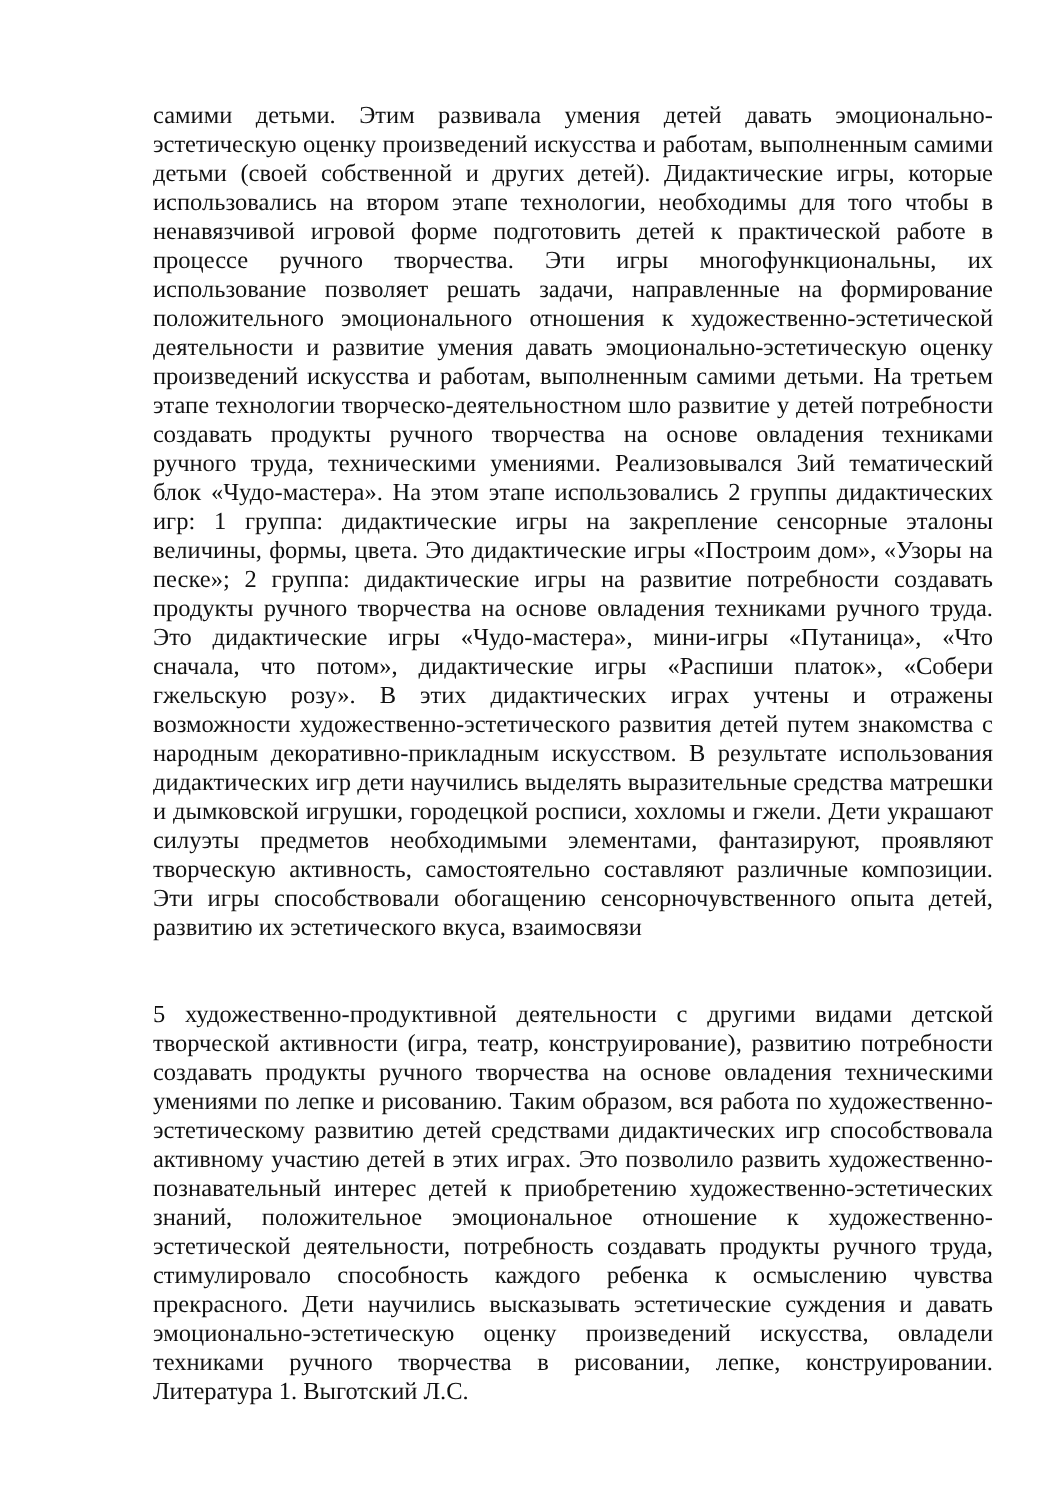самими детьми. Этим развивала умения детей давать эмоционально-эстетическую оценку произведений искусства и работам, выполненным самими детьми (своей собственной и других детей). Дидактические игры, которые использовались на втором этапе технологии, необходимы для того чтобы в ненавязчивой игровой форме подготовить детей к практической работе в процессе ручного творчества. Эти игры многофункциональны, их использование позволяет решать задачи, направленные на формирование положительного эмоционального отношения к художественно-эстетической деятельности и развитие умения давать эмоционально-эстетическую оценку произведений искусства и работам, выполненным самими детьми. На третьем этапе технологии творческо-деятельностном шло развитие у детей потребности создавать продукты ручного творчества на основе овладения техниками ручного труда, техническими умениями. Реализовывался 3ий тематический блок «Чудо-мастера». На этом этапе использовались 2 группы дидактических игр: 1 группа: дидактические игры на закрепление сенсорные эталоны величины, формы, цвета. Это дидактические игры «Построим дом», «Узоры на песке»; 2 группа: дидактические игры на развитие потребности создавать продукты ручного творчества на основе овладения техниками ручного труда. Это дидактические игры «Чудо-мастера», мини-игры «Путаница», «Что сначала, что потом», дидактические игры «Распиши платок», «Собери гжельскую розу». В этих дидактических играх учтены и отражены возможности художественно-эстетического развития детей путем знакомства с народным декоративно-прикладным искусством. В результате использования дидактических игр дети научились выделять выразительные средства матрешки и дымковской игрушки, городецкой росписи, хохломы и гжели. Дети украшают силуэты предметов необходимыми элементами, фантазируют, проявляют творческую активность, самостоятельно составляют различные композиции. Эти игры способствовали обогащению сенсорночувственного опыта детей, развитию их эстетического вкуса, взаимосвязи
5 художественно-продуктивной деятельности с другими видами детской творческой активности (игра, театр, конструирование), развитию потребности создавать продукты ручного творчества на основе овладения техническими умениями по лепке и рисованию. Таким образом, вся работа по художественно-эстетическому развитию детей средствами дидактических игр способствовала активному участию детей в этих играх. Это позволило развить художественно-познавательный интерес детей к приобретению художественно-эстетических знаний, положительное эмоциональное отношение к художественно-эстетической деятельности, потребность создавать продукты ручного труда, стимулировало способность каждого ребенка к осмыслению чувства прекрасного. Дети научились высказывать эстетические суждения и давать эмоционально-эстетическую оценку произведений искусства, овладели техниками ручного творчества в рисовании, лепке, конструировании. Литература 1. Выготский Л.С.